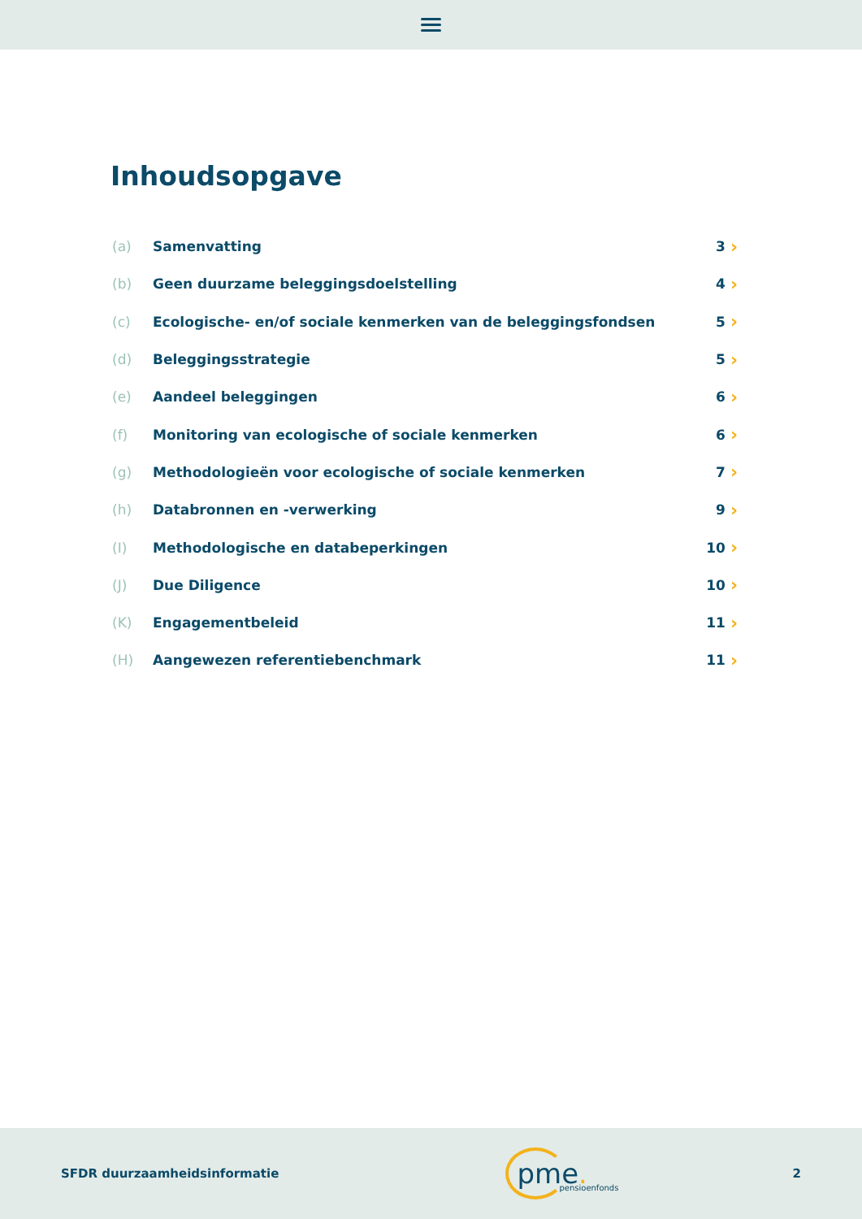Inhoudsopgave
(a) Samenvatting 3 ›
(b) Geen duurzame beleggingsdoelstelling 4 ›
(c) Ecologische- en/of sociale kenmerken van de beleggingsfondsen 5 ›
(d) Beleggingsstrategie 5 ›
(e) Aandeel beleggingen 6 ›
(f) Monitoring van ecologische of sociale kenmerken 6 ›
(g) Methodologieën voor ecologische of sociale kenmerken 7 ›
(h) Databronnen en -verwerking 9 ›
(I) Methodologische en databeperkingen 10 ›
(J) Due Diligence 10 ›
(K) Engagementbeleid 11 ›
(H) Aangewezen referentiebenchmark 11 ›
SFDR duurzaamheidsinformatie
pme. pensioenfonds
2